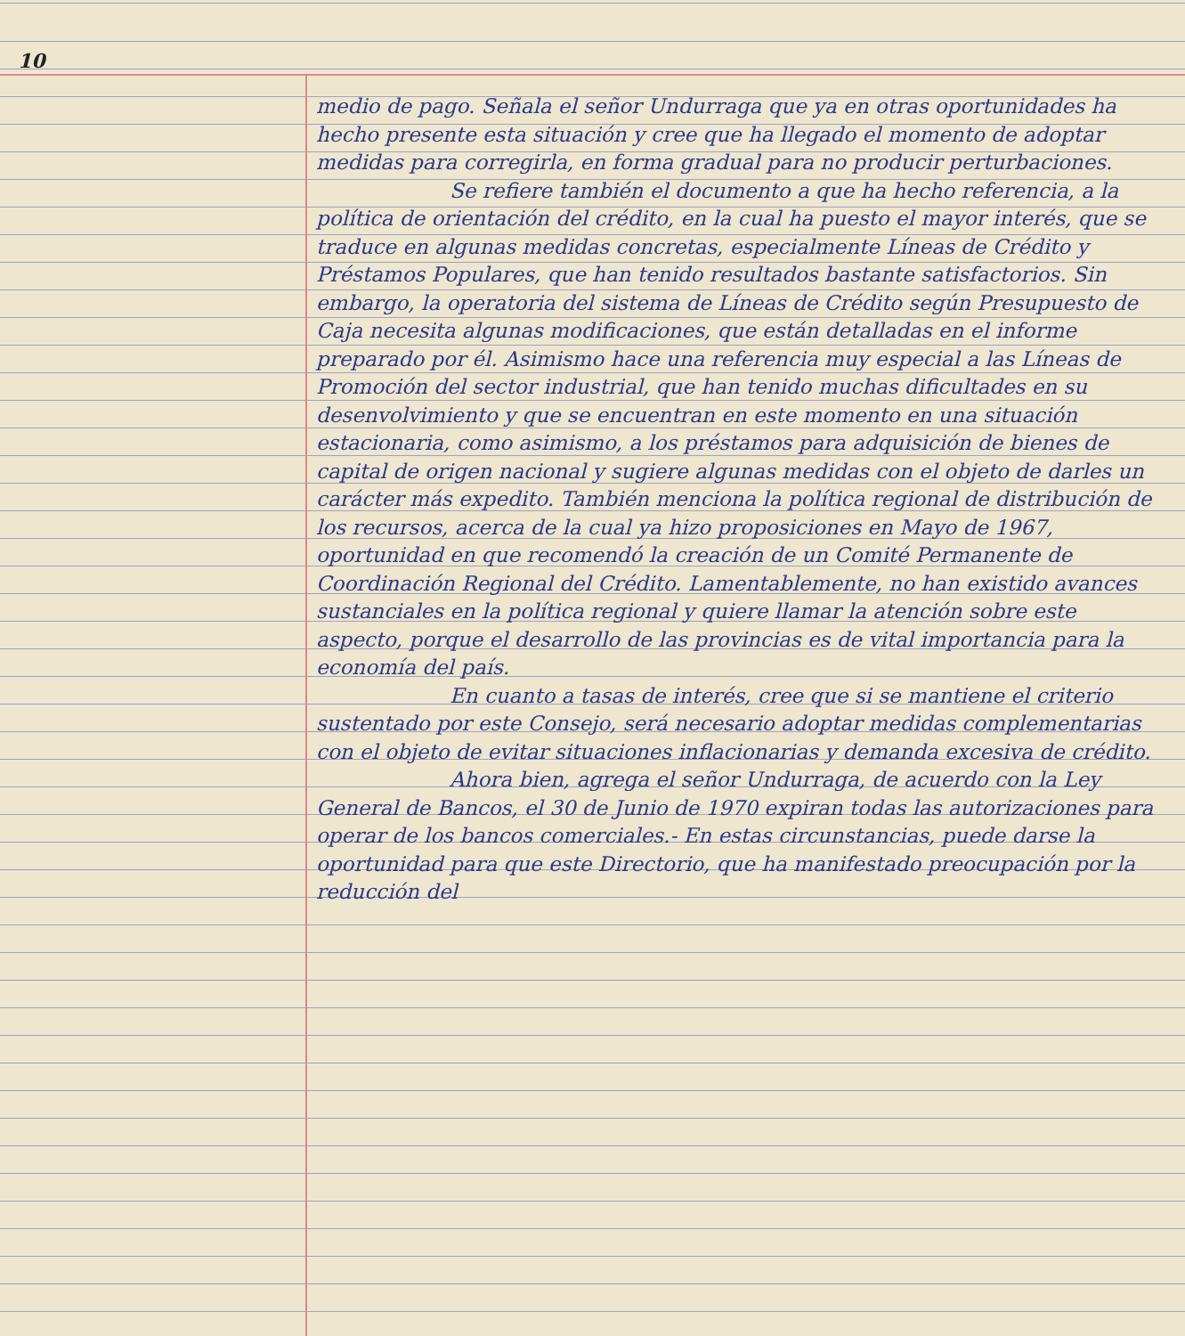10
medio de pago. Señala el señor Undurraga que ya en otras oportunidades ha hecho presente esta situación y cree que ha llegado el momento de adoptar medidas para corregirla, en forma gradual para no producir perturbaciones.
Se refiere también el documento a que ha hecho referencia, a la política de orientación del crédito, en la cual ha puesto el mayor interés, que se traduce en algunas medidas concretas, especialmente Líneas de Crédito y Préstamos Populares, que han tenido resultados bastante satisfactorios. Sin embargo, la operatoria del sistema de Líneas de Crédito según Presupuesto de Caja necesita algunas modificaciones, que están detalladas en el informe preparado por él. Asimismo hace una referencia muy especial a las Líneas de Promoción del sector industrial, que han tenido muchas dificultades en su desenvolvimiento y que se encuentran en este momento en una situación estacionaria, como asimismo, a los préstamos para adquisición de bienes de capital de origen nacional y sugiere algunas medidas con el objeto de darles un carácter más expedito. También menciona la política regional de distribución de los recursos, acerca de la cual ya hizo proposiciones en Mayo de 1967, oportunidad en que recomendó la creación de un Comité Permanente de Coordinación Regional del Crédito. Lamentablemente, no han existido avances sustanciales en la política regional y quiere llamar la atención sobre este aspecto, porque el desarrollo de las provincias es de vital importancia para la economía del país.
En cuanto a tasas de interés, cree que si se mantiene el criterio sustentado por este Consejo, será necesario adoptar medidas complementarias con el objeto de evitar situaciones inflacionarias y demanda excesiva de crédito.
Ahora bien, agrega el señor Undurraga, de acuerdo con la Ley General de Bancos, el 30 de Junio de 1970 expiran todas las autorizaciones para operar de los bancos comerciales.- En estas circunstancias, puede darse la oportunidad para que este Directorio, que ha manifestado preocupación por la reducción del